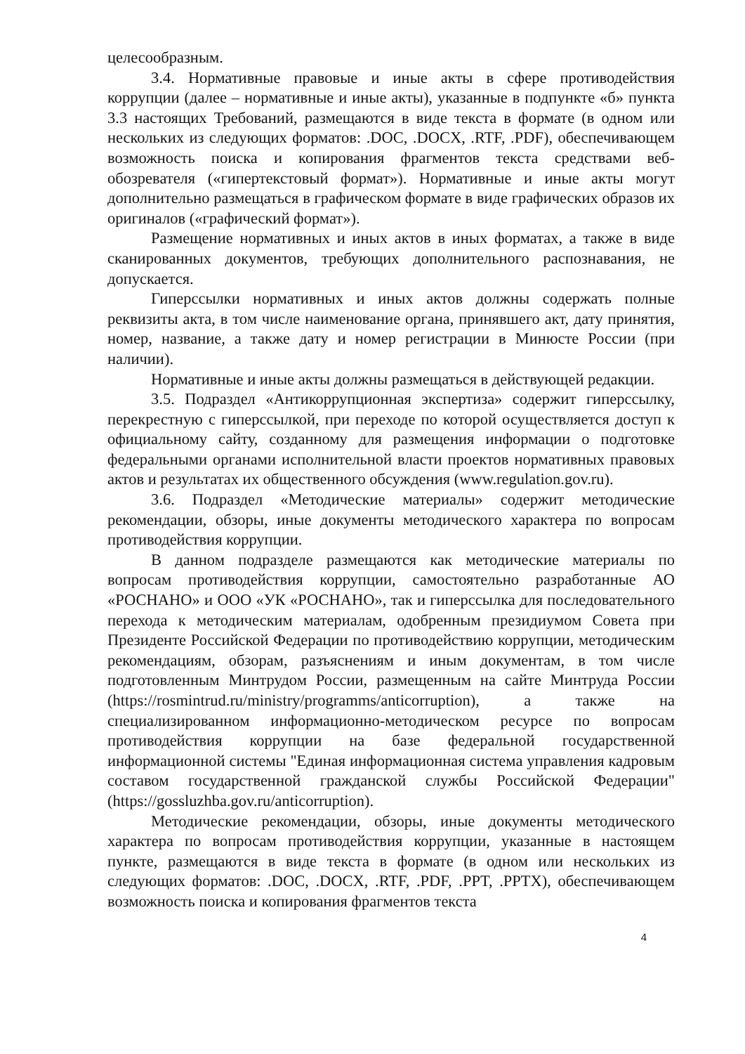целесообразным.
3.4. Нормативные правовые и иные акты в сфере противодействия коррупции (далее – нормативные и иные акты), указанные в подпункте «б» пункта 3.3 настоящих Требований, размещаются в виде текста в формате (в одном или нескольких из следующих форматов: .DOC, .DOCX, .RTF, .PDF), обеспечивающем возможность поиска и копирования фрагментов текста средствами веб-обозревателя («гипертекстовый формат»). Нормативные и иные акты могут дополнительно размещаться в графическом формате в виде графических образов их оригиналов («графический формат»).
Размещение нормативных и иных актов в иных форматах, а также в виде сканированных документов, требующих дополнительного распознавания, не допускается.
Гиперссылки нормативных и иных актов должны содержать полные реквизиты акта, в том числе наименование органа, принявшего акт, дату принятия, номер, название, а также дату и номер регистрации в Минюсте России (при наличии).
Нормативные и иные акты должны размещаться в действующей редакции.
3.5. Подраздел «Антикоррупционная экспертиза» содержит гиперссылку, перекрестную с гиперссылкой, при переходе по которой осуществляется доступ к официальному сайту, созданному для размещения информации о подготовке федеральными органами исполнительной власти проектов нормативных правовых актов и результатах их общественного обсуждения (www.regulation.gov.ru).
3.6. Подраздел «Методические материалы» содержит методические рекомендации, обзоры, иные документы методического характера по вопросам противодействия коррупции.
В данном подразделе размещаются как методические материалы по вопросам противодействия коррупции, самостоятельно разработанные АО «РОСНАНО» и ООО «УК «РОСНАНО», так и гиперссылка для последовательного перехода к методическим материалам, одобренным президиумом Совета при Президенте Российской Федерации по противодействию коррупции, методическим рекомендациям, обзорам, разъяснениям и иным документам, в том числе подготовленным Минтрудом России, размещенным на сайте Минтруда России (https://rosmintrud.ru/ministry/programms/anticorruption), а также на специализированном информационно-методическом ресурсе по вопросам противодействия коррупции на базе федеральной государственной информационной системы "Единая информационная система управления кадровым составом государственной гражданской службы Российской Федерации" (https://gossluzhba.gov.ru/anticorruption).
Методические рекомендации, обзоры, иные документы методического характера по вопросам противодействия коррупции, указанные в настоящем пункте, размещаются в виде текста в формате (в одном или нескольких из следующих форматов: .DOC, .DOCX, .RTF, .PDF, .PPT, .PPTX), обеспечивающем возможность поиска и копирования фрагментов текста
4